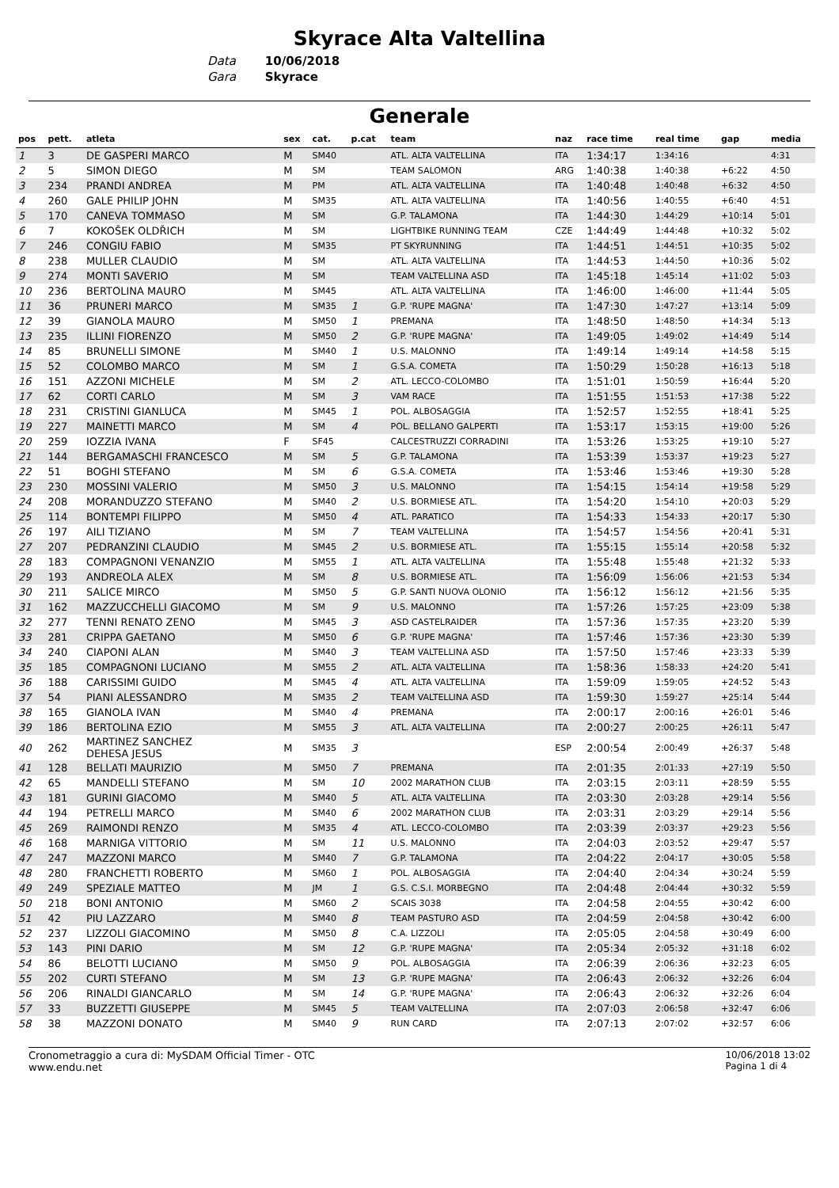Skyrace Alta Valtellina
Data 10/06/2018
Gara Skyrace
Generale
| pos | pett. | atleta | sex | cat. | p.cat | team | naz | race time | real time | gap | media |
| --- | --- | --- | --- | --- | --- | --- | --- | --- | --- | --- | --- |
| 1 | 3 | DE GASPERI MARCO | M | SM40 | | ATL. ALTA VALTELLINA | ITA | 1:34:17 | 1:34:16 | | 4:31 |
| 2 | 5 | SIMON DIEGO | M | SM | | TEAM SALOMON | ARG | 1:40:38 | 1:40:38 | +6:22 | 4:50 |
| 3 | 234 | PRANDI ANDREA | M | PM | | ATL. ALTA VALTELLINA | ITA | 1:40:48 | 1:40:48 | +6:32 | 4:50 |
| 4 | 260 | GALE PHILIP JOHN | M | SM35 | | ATL. ALTA VALTELLINA | ITA | 1:40:56 | 1:40:55 | +6:40 | 4:51 |
| 5 | 170 | CANEVA TOMMASO | M | SM | | G.P. TALAMONA | ITA | 1:44:30 | 1:44:29 | +10:14 | 5:01 |
| 6 | 7 | KOKOŠEK OLDŘICH | M | SM | | LIGHTBIKE RUNNING TEAM | CZE | 1:44:49 | 1:44:48 | +10:32 | 5:02 |
| 7 | 246 | CONGIU FABIO | M | SM35 | | PT SKYRUNNING | ITA | 1:44:51 | 1:44:51 | +10:35 | 5:02 |
| 8 | 238 | MULLER CLAUDIO | M | SM | | ATL. ALTA VALTELLINA | ITA | 1:44:53 | 1:44:50 | +10:36 | 5:02 |
| 9 | 274 | MONTI SAVERIO | M | SM | | TEAM VALTELLINA ASD | ITA | 1:45:18 | 1:45:14 | +11:02 | 5:03 |
| 10 | 236 | BERTOLINA MAURO | M | SM45 | | ATL. ALTA VALTELLINA | ITA | 1:46:00 | 1:46:00 | +11:44 | 5:05 |
| 11 | 36 | PRUNERI MARCO | M | SM35 | 1 | G.P. 'RUPE MAGNA' | ITA | 1:47:30 | 1:47:27 | +13:14 | 5:09 |
| 12 | 39 | GIANOLA MAURO | M | SM50 | 1 | PREMANA | ITA | 1:48:50 | 1:48:50 | +14:34 | 5:13 |
| 13 | 235 | ILLINI FIORENZO | M | SM50 | 2 | G.P. 'RUPE MAGNA' | ITA | 1:49:05 | 1:49:02 | +14:49 | 5:14 |
| 14 | 85 | BRUNELLI SIMONE | M | SM40 | 1 | U.S. MALONNO | ITA | 1:49:14 | 1:49:14 | +14:58 | 5:15 |
| 15 | 52 | COLOMBO MARCO | M | SM | 1 | G.S.A. COMETA | ITA | 1:50:29 | 1:50:28 | +16:13 | 5:18 |
| 16 | 151 | AZZONI MICHELE | M | SM | 2 | ATL. LECCO-COLOMBO | ITA | 1:51:01 | 1:50:59 | +16:44 | 5:20 |
| 17 | 62 | CORTI CARLO | M | SM | 3 | VAM RACE | ITA | 1:51:55 | 1:51:53 | +17:38 | 5:22 |
| 18 | 231 | CRISTINI GIANLUCA | M | SM45 | 1 | POL. ALBOSAGGIA | ITA | 1:52:57 | 1:52:55 | +18:41 | 5:25 |
| 19 | 227 | MAINETTI MARCO | M | SM | 4 | POL. BELLANO GALPERTI | ITA | 1:53:17 | 1:53:15 | +19:00 | 5:26 |
| 20 | 259 | IOZZIA IVANA | F | SF45 | | CALCESTRUZZI CORRADINI | ITA | 1:53:26 | 1:53:25 | +19:10 | 5:27 |
| 21 | 144 | BERGAMASCHI FRANCESCO | M | SM | 5 | G.P. TALAMONA | ITA | 1:53:39 | 1:53:37 | +19:23 | 5:27 |
| 22 | 51 | BOGHI STEFANO | M | SM | 6 | G.S.A. COMETA | ITA | 1:53:46 | 1:53:46 | +19:30 | 5:28 |
| 23 | 230 | MOSSINI VALERIO | M | SM50 | 3 | U.S. MALONNO | ITA | 1:54:15 | 1:54:14 | +19:58 | 5:29 |
| 24 | 208 | MORANDUZZO STEFANO | M | SM40 | 2 | U.S. BORMIESE ATL. | ITA | 1:54:20 | 1:54:10 | +20:03 | 5:29 |
| 25 | 114 | BONTEMPI FILIPPO | M | SM50 | 4 | ATL. PARATICO | ITA | 1:54:33 | 1:54:33 | +20:17 | 5:30 |
| 26 | 197 | AILI TIZIANO | M | SM | 7 | TEAM VALTELLINA | ITA | 1:54:57 | 1:54:56 | +20:41 | 5:31 |
| 27 | 207 | PEDRANZINI CLAUDIO | M | SM45 | 2 | U.S. BORMIESE ATL. | ITA | 1:55:15 | 1:55:14 | +20:58 | 5:32 |
| 28 | 183 | COMPAGNONI VENANZIO | M | SM55 | 1 | ATL. ALTA VALTELLINA | ITA | 1:55:48 | 1:55:48 | +21:32 | 5:33 |
| 29 | 193 | ANDREOLA ALEX | M | SM | 8 | U.S. BORMIESE ATL. | ITA | 1:56:09 | 1:56:06 | +21:53 | 5:34 |
| 30 | 211 | SALICE MIRCO | M | SM50 | 5 | G.P. SANTI NUOVA OLONIO | ITA | 1:56:12 | 1:56:12 | +21:56 | 5:35 |
| 31 | 162 | MAZZUCCHELLI GIACOMO | M | SM | 9 | U.S. MALONNO | ITA | 1:57:26 | 1:57:25 | +23:09 | 5:38 |
| 32 | 277 | TENNI RENATO ZENO | M | SM45 | 3 | ASD CASTELRAIDER | ITA | 1:57:36 | 1:57:35 | +23:20 | 5:39 |
| 33 | 281 | CRIPPA GAETANO | M | SM50 | 6 | G.P. 'RUPE MAGNA' | ITA | 1:57:46 | 1:57:36 | +23:30 | 5:39 |
| 34 | 240 | CIAPONI ALAN | M | SM40 | 3 | TEAM VALTELLINA ASD | ITA | 1:57:50 | 1:57:46 | +23:33 | 5:39 |
| 35 | 185 | COMPAGNONI LUCIANO | M | SM55 | 2 | ATL. ALTA VALTELLINA | ITA | 1:58:36 | 1:58:33 | +24:20 | 5:41 |
| 36 | 188 | CARISSIMI GUIDO | M | SM45 | 4 | ATL. ALTA VALTELLINA | ITA | 1:59:09 | 1:59:05 | +24:52 | 5:43 |
| 37 | 54 | PIANI ALESSANDRO | M | SM35 | 2 | TEAM VALTELLINA ASD | ITA | 1:59:30 | 1:59:27 | +25:14 | 5:44 |
| 38 | 165 | GIANOLA IVAN | M | SM40 | 4 | PREMANA | ITA | 2:00:17 | 2:00:16 | +26:01 | 5:46 |
| 39 | 186 | BERTOLINA EZIO | M | SM55 | 3 | ATL. ALTA VALTELLINA | ITA | 2:00:27 | 2:00:25 | +26:11 | 5:47 |
| 40 | 262 | MARTINEZ SANCHEZ DEHESA JESUS | M | SM35 | 3 | | ESP | 2:00:54 | 2:00:49 | +26:37 | 5:48 |
| 41 | 128 | BELLATI MAURIZIO | M | SM50 | 7 | PREMANA | ITA | 2:01:35 | 2:01:33 | +27:19 | 5:50 |
| 42 | 65 | MANDELLI STEFANO | M | SM | 10 | 2002 MARATHON CLUB | ITA | 2:03:15 | 2:03:11 | +28:59 | 5:55 |
| 43 | 181 | GURINI GIACOMO | M | SM40 | 5 | ATL. ALTA VALTELLINA | ITA | 2:03:30 | 2:03:28 | +29:14 | 5:56 |
| 44 | 194 | PETRELLI MARCO | M | SM40 | 6 | 2002 MARATHON CLUB | ITA | 2:03:31 | 2:03:29 | +29:14 | 5:56 |
| 45 | 269 | RAIMONDI RENZO | M | SM35 | 4 | ATL. LECCO-COLOMBO | ITA | 2:03:39 | 2:03:37 | +29:23 | 5:56 |
| 46 | 168 | MARNIGA VITTORIO | M | SM | 11 | U.S. MALONNO | ITA | 2:04:03 | 2:03:52 | +29:47 | 5:57 |
| 47 | 247 | MAZZONI MARCO | M | SM40 | 7 | G.P. TALAMONA | ITA | 2:04:22 | 2:04:17 | +30:05 | 5:58 |
| 48 | 280 | FRANCHETTI ROBERTO | M | SM60 | 1 | POL. ALBOSAGGIA | ITA | 2:04:40 | 2:04:34 | +30:24 | 5:59 |
| 49 | 249 | SPEZIALE MATTEO | M | JM | 1 | G.S. C.S.I. MORBEGNO | ITA | 2:04:48 | 2:04:44 | +30:32 | 5:59 |
| 50 | 218 | BONI ANTONIO | M | SM60 | 2 | SCAIS 3038 | ITA | 2:04:58 | 2:04:55 | +30:42 | 6:00 |
| 51 | 42 | PIU LAZZARO | M | SM40 | 8 | TEAM PASTURO ASD | ITA | 2:04:59 | 2:04:58 | +30:42 | 6:00 |
| 52 | 237 | LIZZOLI GIACOMINO | M | SM50 | 8 | C.A. LIZZOLI | ITA | 2:05:05 | 2:04:58 | +30:49 | 6:00 |
| 53 | 143 | PINI DARIO | M | SM | 12 | G.P. 'RUPE MAGNA' | ITA | 2:05:34 | 2:05:32 | +31:18 | 6:02 |
| 54 | 86 | BELOTTI LUCIANO | M | SM50 | 9 | POL. ALBOSAGGIA | ITA | 2:06:39 | 2:06:36 | +32:23 | 6:05 |
| 55 | 202 | CURTI STEFANO | M | SM | 13 | G.P. 'RUPE MAGNA' | ITA | 2:06:43 | 2:06:32 | +32:26 | 6:04 |
| 56 | 206 | RINALDI GIANCARLO | M | SM | 14 | G.P. 'RUPE MAGNA' | ITA | 2:06:43 | 2:06:32 | +32:26 | 6:04 |
| 57 | 33 | BUZZETTI GIUSEPPE | M | SM45 | 5 | TEAM VALTELLINA | ITA | 2:07:03 | 2:06:58 | +32:47 | 6:06 |
| 58 | 38 | MAZZONI DONATO | M | SM40 | 9 | RUN CARD | ITA | 2:07:13 | 2:07:02 | +32:57 | 6:06 |
Cronometraggio a cura di: MySDAM Official Timer - OTC
www.endu.net
10/06/2018 13:02
Pagina 1 di 4